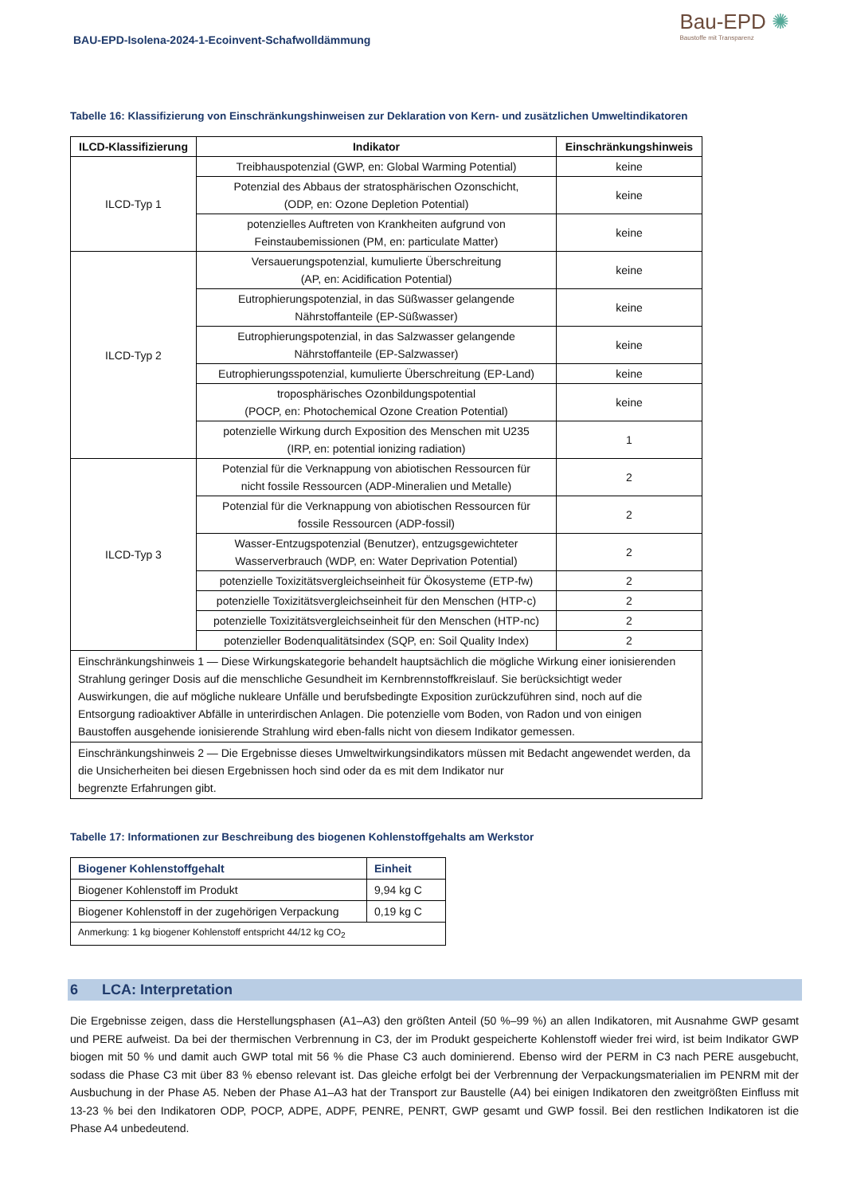BAU-EPD-Isolena-2024-1-Ecoinvent-Schafwolldämmung
Bau-EPD ✺
Baustoffe mit Transparenz
Tabelle 16: Klassifizierung von Einschränkungshinweisen zur Deklaration von Kern- und zusätzlichen Umweltindikatoren
| ILCD-Klassifizierung | Indikator | Einschränkungshinweis |
| --- | --- | --- |
| ILCD-Typ 1 | Treibhauspotenzial (GWP, en: Global Warming Potential) | keine |
| | Potenzial des Abbaus der stratosphärischen Ozonschicht, (ODP, en: Ozone Depletion Potential) | keine |
| | potenzielles Auftreten von Krankheiten aufgrund von Feinstaubemissionen (PM, en: particulate Matter) | keine |
| ILCD-Typ 2 | Versauerungspotenzial, kumulierte Überschreitung (AP, en: Acidification Potential) | keine |
| | Eutrophierungspotenzial, in das Süßwasser gelangende Nährstoffanteile (EP-Süßwasser) | keine |
| | Eutrophierungspotenzial, in das Salzwasser gelangende Nährstoffanteile (EP-Salzwasser) | keine |
| | Eutrophierungsspotenzial, kumulierte Überschreitung (EP-Land) | keine |
| | troposphärisches Ozonbildungspotential (POCP, en: Photochemical Ozone Creation Potential) | keine |
| | potenzielle Wirkung durch Exposition des Menschen mit U235 (IRP, en: potential ionizing radiation) | 1 |
| ILCD-Typ 3 | Potenzial für die Verknappung von abiotischen Ressourcen für nicht fossile Ressourcen (ADP-Mineralien und Metalle) | 2 |
| | Potenzial für die Verknappung von abiotischen Ressourcen für fossile Ressourcen (ADP-fossil) | 2 |
| | Wasser-Entzugspotenzial (Benutzer), entzugsgewichteter Wasserverbrauch (WDP, en: Water Deprivation Potential) | 2 |
| | potenzielle Toxizitätsvergleichseinheit für Ökosysteme (ETP-fw) | 2 |
| | potenzielle Toxizitätsvergleichseinheit für den Menschen (HTP-c) | 2 |
| | potenzielle Toxizitätsvergleichseinheit für den Menschen (HTP-nc) | 2 |
| | potenzieller Bodenqualitätsindex (SQP, en: Soil Quality Index) | 2 |
| Einschränkungshinweis 1 — Diese Wirkungskategorie behandelt hauptsächlich die mögliche Wirkung einer ionisierenden Strahlung geringer Dosis auf die menschliche Gesundheit im Kernbrennstoffkreislauf. Sie berücksichtigt weder Auswirkungen, die auf mögliche nukleare Unfälle und berufsbedingte Exposition zurückzuführen sind, noch auf die Entsorgung radioaktiver Abfälle in unterirdischen Anlagen. Die potenzielle vom Boden, von Radon und von einigen Baustoffen ausgehende ionisierende Strahlung wird eben-falls nicht von diesem Indikator gemessen. | | |
| Einschränkungshinweis 2 — Die Ergebnisse dieses Umweltwirkungsindikators müssen mit Bedacht angewendet werden, da die Unsicherheiten bei diesen Ergebnissen hoch sind oder da es mit dem Indikator nur begrenzte Erfahrungen gibt. | | |
Tabelle 17: Informationen zur Beschreibung des biogenen Kohlenstoffgehalts am Werkstor
| Biogener Kohlenstoffgehalt | Einheit |
| --- | --- |
| Biogener Kohlenstoff im Produkt | 9,94 kg C |
| Biogener Kohlenstoff in der zugehörigen Verpackung | 0,19 kg C |
| Anmerkung: 1 kg biogener Kohlenstoff entspricht 44/12 kg CO<sub>2</sub> | |
6 LCA: Interpretation
Die Ergebnisse zeigen, dass die Herstellungsphasen (A1–A3) den größten Anteil (50 %–99 %) an allen Indikatoren, mit Ausnahme GWP gesamt und PERE aufweist. Da bei der thermischen Verbrennung in C3, der im Produkt gespeicherte Kohlenstoff wieder frei wird, ist beim Indikator GWP biogen mit 50 % und damit auch GWP total mit 56 % die Phase C3 auch dominierend. Ebenso wird der PERM in C3 nach PERE ausgebucht, sodass die Phase C3 mit über 83 % ebenso relevant ist. Das gleiche erfolgt bei der Verbrennung der Verpackungsmaterialien im PENRM mit der Ausbuchung in der Phase A5. Neben der Phase A1–A3 hat der Transport zur Baustelle (A4) bei einigen Indikatoren den zweitgrößten Einfluss mit 13-23 % bei den Indikatoren ODP, POCP, ADPE, ADPF, PENRE, PENRT, GWP gesamt und GWP fossil. Bei den restlichen Indikatoren ist die Phase A4 unbedeutend.